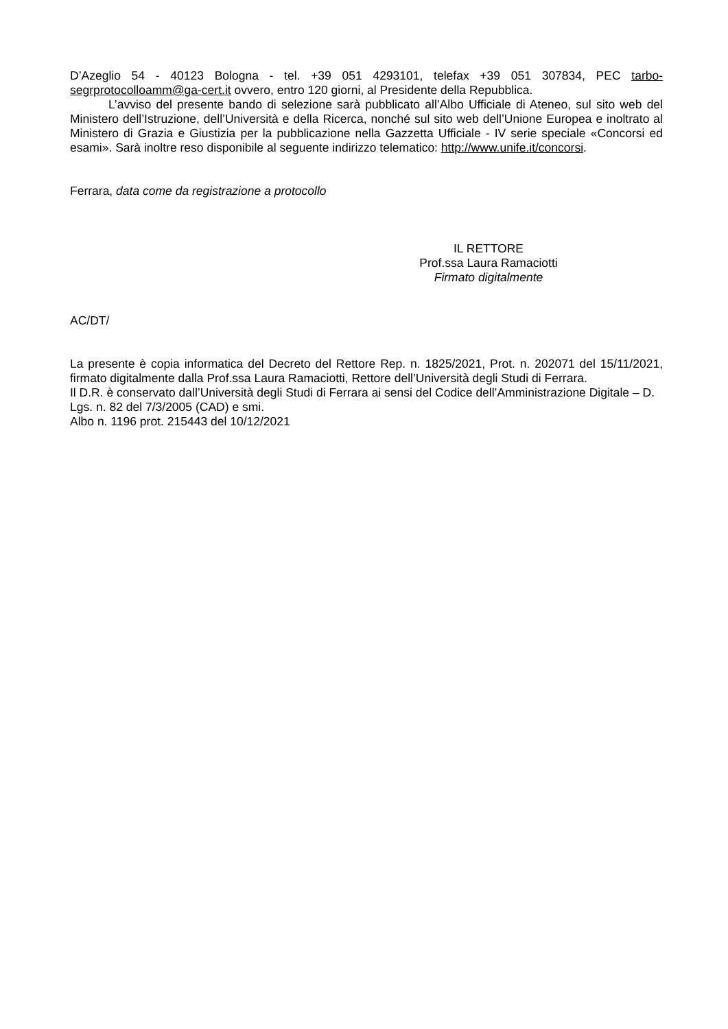D’Azeglio 54 - 40123 Bologna - tel. +39 051 4293101, telefax +39 051 307834, PEC tarbo-segrprotocolloamm@ga-cert.it ovvero, entro 120 giorni, al Presidente della Repubblica.
L’avviso del presente bando di selezione sarà pubblicato all’Albo Ufficiale di Ateneo, sul sito web del Ministero dell’Istruzione, dell’Università e della Ricerca, nonché sul sito web dell’Unione Europea e inoltrato al Ministero di Grazia e Giustizia per la pubblicazione nella Gazzetta Ufficiale - IV serie speciale «Concorsi ed esami». Sarà inoltre reso disponibile al seguente indirizzo telematico: http://www.unife.it/concorsi.
Ferrara, data come da registrazione a protocollo
IL RETTORE
Prof.ssa Laura Ramaciotti
Firmato digitalmente
AC/DT/
La presente è copia informatica del Decreto del Rettore Rep. n. 1825/2021, Prot. n. 202071 del 15/11/2021, firmato digitalmente dalla Prof.ssa Laura Ramaciotti, Rettore dell’Università degli Studi di Ferrara.
Il D.R. è conservato dall’Università degli Studi di Ferrara ai sensi del Codice dell’Amministrazione Digitale – D. Lgs. n. 82 del 7/3/2005 (CAD) e smi.
Albo n. 1196 prot. 215443 del 10/12/2021